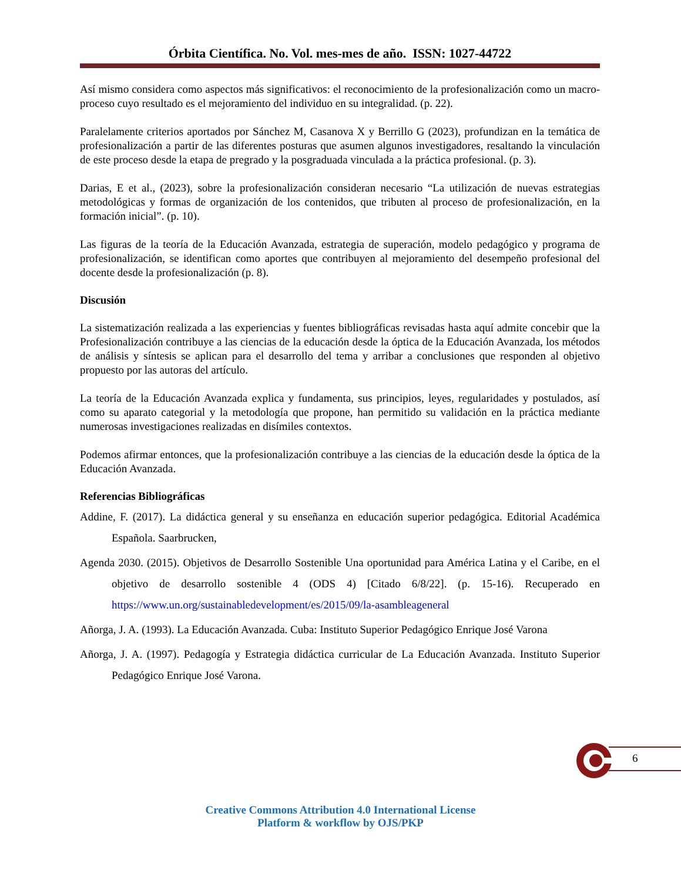Órbita Científica. No. Vol. mes-mes de año. ISSN: 1027-44722
Así mismo considera como aspectos más significativos: el reconocimiento de la profesionalización como un macro-proceso cuyo resultado es el mejoramiento del individuo en su integralidad. (p. 22).
Paralelamente criterios aportados por Sánchez M, Casanova X y Berrillo G (2023), profundizan en la temática de profesionalización a partir de las diferentes posturas que asumen algunos investigadores, resaltando la vinculación de este proceso desde la etapa de pregrado y la posgraduada vinculada a la práctica profesional. (p. 3).
Darias, E et al., (2023), sobre la profesionalización consideran necesario “La utilización de nuevas estrategias metodológicas y formas de organización de los contenidos, que tributen al proceso de profesionalización, en la formación inicial”. (p. 10).
Las figuras de la teoría de la Educación Avanzada, estrategia de superación, modelo pedagógico y programa de profesionalización, se identifican como aportes que contribuyen al mejoramiento del desempeño profesional del docente desde la profesionalización (p. 8).
Discusión
La sistematización realizada a las experiencias y fuentes bibliográficas revisadas hasta aquí admite concebir que la Profesionalización contribuye a las ciencias de la educación desde la óptica de la Educación Avanzada, los métodos de análisis y síntesis se aplican para el desarrollo del tema y arribar a conclusiones que responden al objetivo propuesto por las autoras del artículo.
La teoría de la Educación Avanzada explica y fundamenta, sus principios, leyes, regularidades y postulados, así como su aparato categorial y la metodología que propone, han permitido su validación en la práctica mediante numerosas investigaciones realizadas en disímiles contextos.
Podemos afirmar entonces, que la profesionalización contribuye a las ciencias de la educación desde la óptica de la Educación Avanzada.
Referencias Bibliográficas
Addine, F. (2017). La didáctica general y su enseñanza en educación superior pedagógica. Editorial Académica Española. Saarbrucken,
Agenda 2030. (2015). Objetivos de Desarrollo Sostenible Una oportunidad para América Latina y el Caribe, en el objetivo de desarrollo sostenible 4 (ODS 4) [Citado 6/8/22]. (p. 15-16). Recuperado en https://www.un.org/sustainabledevelopment/es/2015/09/la-asambleageneral
Añorga, J. A. (1993). La Educación Avanzada. Cuba: Instituto Superior Pedagógico Enrique José Varona
Añorga, J. A. (1997). Pedagogía y Estrategia didáctica curricular de La Educación Avanzada. Instituto Superior Pedagógico Enrique José Varona.
6
Creative Commons Attribution 4.0 International License
Platform & workflow by OJS/PKP